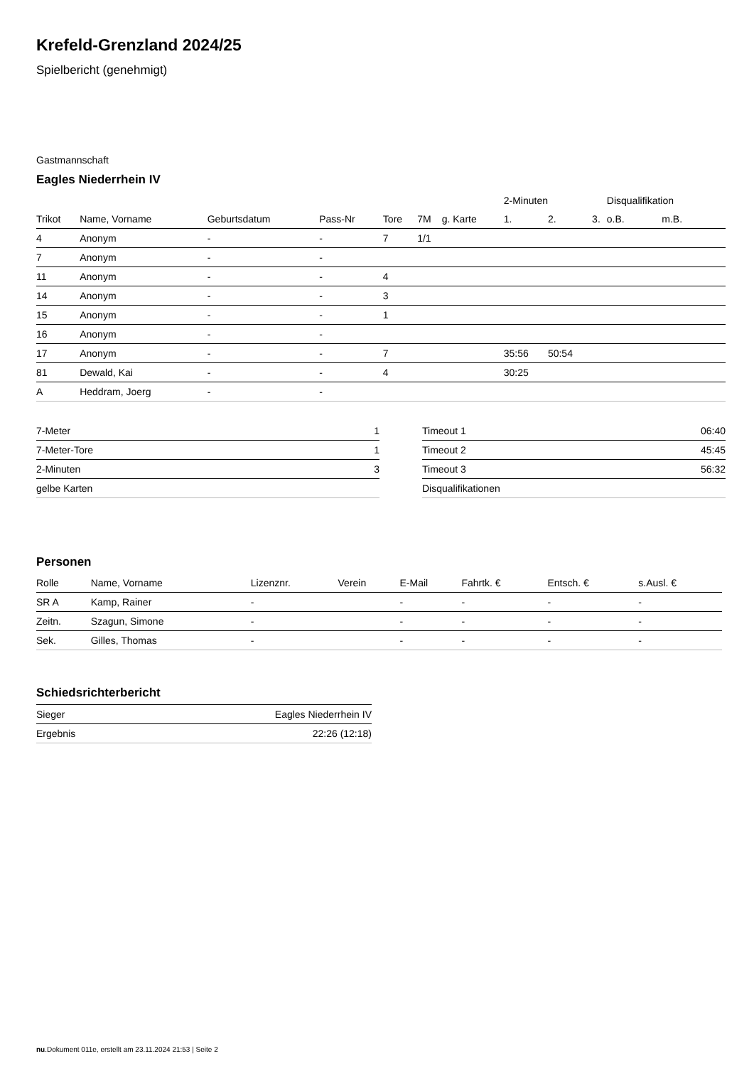Krefeld-Grenzland 2024/25
Spielbericht (genehmigt)
Gastmannschaft
Eagles Niederrhein IV
| | | | | | | | 2-Minuten | | | Disqualifikation | |
| --- | --- | --- | --- | --- | --- | --- | --- | --- | --- | --- | --- |
| Trikot | Name, Vorname | Geburtsdatum | Pass-Nr | Tore | 7M | g. Karte | 1. | 2. | 3. | o.B. | m.B. |
| 4 | Anonym | - | - | 7 | 1/1 | | | | | | |
| 7 | Anonym | - | - | | | | | | | | |
| 11 | Anonym | - | - | 4 | | | | | | | |
| 14 | Anonym | - | - | 3 | | | | | | | |
| 15 | Anonym | - | - | 1 | | | | | | | |
| 16 | Anonym | - | - | | | | | | | | |
| 17 | Anonym | - | - | 7 | | | 35:56 | 50:54 | | | |
| 81 | Dewald, Kai | - | - | 4 | | | 30:25 | | | | |
| A | Heddram, Joerg | - | - | | | | | | | | |
| 7-Meter | 1 |
| 7-Meter-Tore | 1 |
| 2-Minuten | 3 |
| gelbe Karten | |
| Timeout 1 | 06:40 |
| Timeout 2 | 45:45 |
| Timeout 3 | 56:32 |
| Disqualifikationen | |
Personen
| Rolle | Name, Vorname | Lizenznr. | Verein | E-Mail | Fahrtk. € | Entsch. € | s.Ausl. € |
| --- | --- | --- | --- | --- | --- | --- | --- |
| SR A | Kamp, Rainer | - | | - | - | - | - |
| Zeitn. | Szagun, Simone | - | | - | - | - | - |
| Sek. | Gilles, Thomas | - | | - | - | - | - |
Schiedsrichterbericht
| Sieger | Eagles Niederrhein IV |
| Ergebnis | 22:26 (12:18) |
nu.Dokument 011e, erstellt am 23.11.2024 21:53 | Seite 2